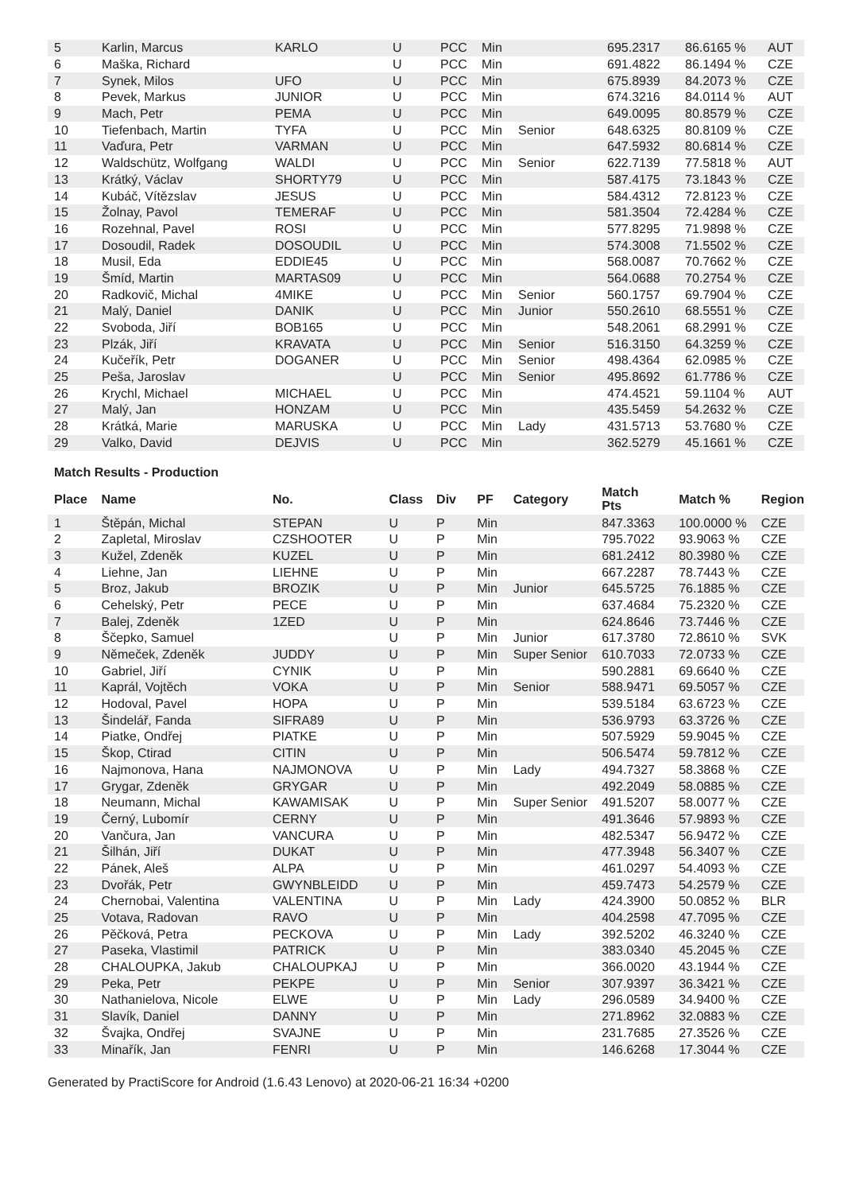| 5 | Karlin, Marcus | KARLO | U | PCC | Min | | 695.2317 | 86.6165 % | AUT |
| 6 | Maška, Richard | | U | PCC | Min | | 691.4822 | 86.1494 % | CZE |
| 7 | Synek, Milos | UFO | U | PCC | Min | | 675.8939 | 84.2073 % | CZE |
| 8 | Pevek, Markus | JUNIOR | U | PCC | Min | | 674.3216 | 84.0114 % | AUT |
| 9 | Mach, Petr | PEMA | U | PCC | Min | | 649.0095 | 80.8579 % | CZE |
| 10 | Tiefenbach, Martin | TYFA | U | PCC | Min | Senior | 648.6325 | 80.8109 % | CZE |
| 11 | Vaďura, Petr | VARMAN | U | PCC | Min | | 647.5932 | 80.6814 % | CZE |
| 12 | Waldschütz, Wolfgang | WALDI | U | PCC | Min | Senior | 622.7139 | 77.5818 % | AUT |
| 13 | Krátký, Václav | SHORTY79 | U | PCC | Min | | 587.4175 | 73.1843 % | CZE |
| 14 | Kubáč, Vítězslav | JESUS | U | PCC | Min | | 584.4312 | 72.8123 % | CZE |
| 15 | Žolnay, Pavol | TEMERAF | U | PCC | Min | | 581.3504 | 72.4284 % | CZE |
| 16 | Rozehnal, Pavel | ROSI | U | PCC | Min | | 577.8295 | 71.9898 % | CZE |
| 17 | Dosoudil, Radek | DOSOUDIL | U | PCC | Min | | 574.3008 | 71.5502 % | CZE |
| 18 | Musil, Eda | EDDIE45 | U | PCC | Min | | 568.0087 | 70.7662 % | CZE |
| 19 | Šmíd, Martin | MARTAS09 | U | PCC | Min | | 564.0688 | 70.2754 % | CZE |
| 20 | Radkovič, Michal | 4MIKE | U | PCC | Min | Senior | 560.1757 | 69.7904 % | CZE |
| 21 | Malý, Daniel | DANIK | U | PCC | Min | Junior | 550.2610 | 68.5551 % | CZE |
| 22 | Svoboda, Jiří | BOB165 | U | PCC | Min | | 548.2061 | 68.2991 % | CZE |
| 23 | Plzák, Jiří | KRAVATA | U | PCC | Min | Senior | 516.3150 | 64.3259 % | CZE |
| 24 | Kučeřík, Petr | DOGANER | U | PCC | Min | Senior | 498.4364 | 62.0985 % | CZE |
| 25 | Peša, Jaroslav | | U | PCC | Min | Senior | 495.8692 | 61.7786 % | CZE |
| 26 | Krychl, Michael | MICHAEL | U | PCC | Min | | 474.4521 | 59.1104 % | AUT |
| 27 | Malý, Jan | HONZAM | U | PCC | Min | | 435.5459 | 54.2632 % | CZE |
| 28 | Krátká, Marie | MARUSKA | U | PCC | Min | Lady | 431.5713 | 53.7680 % | CZE |
| 29 | Valko, David | DEJVIS | U | PCC | Min | | 362.5279 | 45.1661 % | CZE |
Match Results - Production
| Place | Name | No. | Class | Div | PF | Category | Match Pts | Match % | Region |
| --- | --- | --- | --- | --- | --- | --- | --- | --- | --- |
| 1 | Štěpán, Michal | STEPAN | U | P | Min | | 847.3363 | 100.0000 % | CZE |
| 2 | Zapletal, Miroslav | CZSHOOTER | U | P | Min | | 795.7022 | 93.9063 % | CZE |
| 3 | Kužel, Zdeněk | KUZEL | U | P | Min | | 681.2412 | 80.3980 % | CZE |
| 4 | Liehne, Jan | LIEHNE | U | P | Min | | 667.2287 | 78.7443 % | CZE |
| 5 | Broz, Jakub | BROZIK | U | P | Min | Junior | 645.5725 | 76.1885 % | CZE |
| 6 | Cehelský, Petr | PECE | U | P | Min | | 637.4684 | 75.2320 % | CZE |
| 7 | Balej, Zdeněk | 1ZED | U | P | Min | | 624.8646 | 73.7446 % | CZE |
| 8 | Ščepko, Samuel | | U | P | Min | Junior | 617.3780 | 72.8610 % | SVK |
| 9 | Němeček, Zdeněk | JUDDY | U | P | Min | Super Senior | 610.7033 | 72.0733 % | CZE |
| 10 | Gabriel, Jiří | CYNIK | U | P | Min | | 590.2881 | 69.6640 % | CZE |
| 11 | Kaprál, Vojtěch | VOKA | U | P | Min | Senior | 588.9471 | 69.5057 % | CZE |
| 12 | Hodoval, Pavel | HOPA | U | P | Min | | 539.5184 | 63.6723 % | CZE |
| 13 | Šindelář, Fanda | SIFRA89 | U | P | Min | | 536.9793 | 63.3726 % | CZE |
| 14 | Piatke, Ondřej | PIATKE | U | P | Min | | 507.5929 | 59.9045 % | CZE |
| 15 | Škop, Ctirad | CITIN | U | P | Min | | 506.5474 | 59.7812 % | CZE |
| 16 | Najmonova, Hana | NAJMONOVA | U | P | Min | Lady | 494.7327 | 58.3868 % | CZE |
| 17 | Grygar, Zdeněk | GRYGAR | U | P | Min | | 492.2049 | 58.0885 % | CZE |
| 18 | Neumann, Michal | KAWAMISAK | U | P | Min | Super Senior | 491.5207 | 58.0077 % | CZE |
| 19 | Černý, Lubomír | CERNY | U | P | Min | | 491.3646 | 57.9893 % | CZE |
| 20 | Vančura, Jan | VANCURA | U | P | Min | | 482.5347 | 56.9472 % | CZE |
| 21 | Šilhán, Jiří | DUKAT | U | P | Min | | 477.3948 | 56.3407 % | CZE |
| 22 | Pánek, Aleš | ALPA | U | P | Min | | 461.0297 | 54.4093 % | CZE |
| 23 | Dvořák, Petr | GWYNBLEIDD | U | P | Min | | 459.7473 | 54.2579 % | CZE |
| 24 | Chernobai, Valentina | VALENTINA | U | P | Min | Lady | 424.3900 | 50.0852 % | BLR |
| 25 | Votava, Radovan | RAVO | U | P | Min | | 404.2598 | 47.7095 % | CZE |
| 26 | Pěčková, Petra | PECKOVA | U | P | Min | Lady | 392.5202 | 46.3240 % | CZE |
| 27 | Paseka, Vlastimil | PATRICK | U | P | Min | | 383.0340 | 45.2045 % | CZE |
| 28 | CHALOUPKA, Jakub | CHALOUPKAJ | U | P | Min | | 366.0020 | 43.1944 % | CZE |
| 29 | Peka, Petr | PEKPE | U | P | Min | Senior | 307.9397 | 36.3421 % | CZE |
| 30 | Nathanielova, Nicole | ELWE | U | P | Min | Lady | 296.0589 | 34.9400 % | CZE |
| 31 | Slavík, Daniel | DANNY | U | P | Min | | 271.8962 | 32.0883 % | CZE |
| 32 | Švajka, Ondřej | SVAJNE | U | P | Min | | 231.7685 | 27.3526 % | CZE |
| 33 | Minařík, Jan | FENRI | U | P | Min | | 146.6268 | 17.3044 % | CZE |
Generated by PractiScore for Android (1.6.43 Lenovo) at 2020-06-21 16:34 +0200